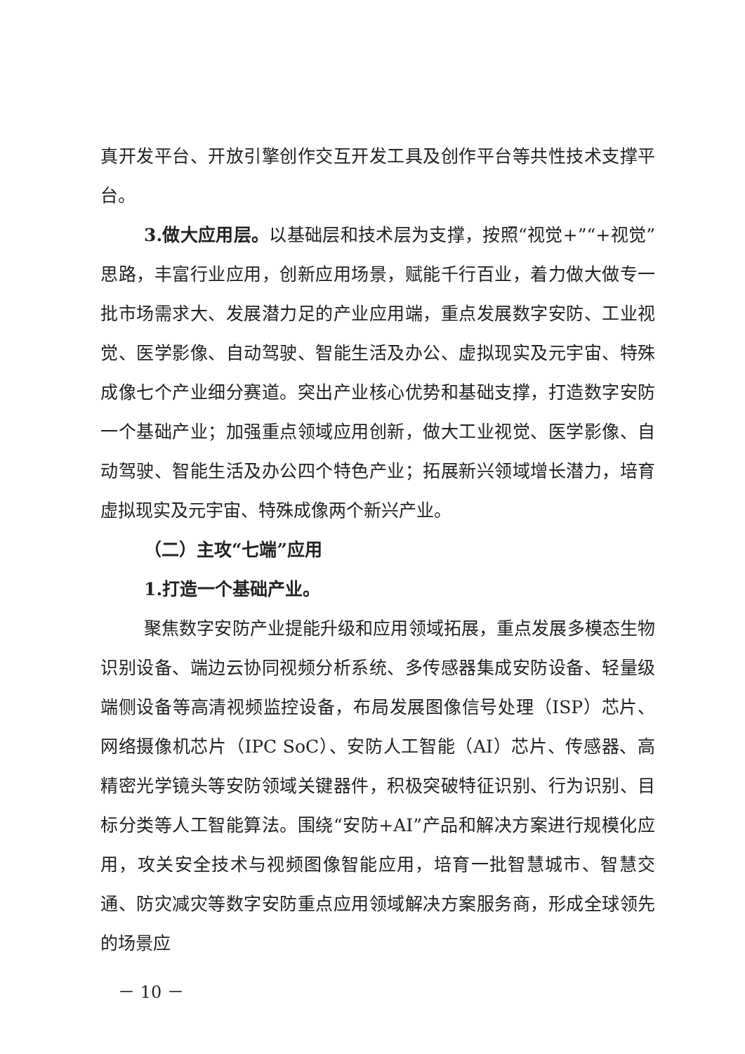真开发平台、开放引擎创作交互开发工具及创作平台等共性技术支撑平台。
3.做大应用层。以基础层和技术层为支撑，按照“视觉+”“+视觉”思路，丰富行业应用，创新应用场景，赋能千行百业，着力做大做专一批市场需求大、发展潜力足的产业应用端，重点发展数字安防、工业视觉、医学影像、自动驾驶、智能生活及办公、虚拟现实及元宇宙、特殊成像七个产业细分赛道。突出产业核心优势和基础支撑，打造数字安防一个基础产业；加强重点领域应用创新，做大工业视觉、医学影像、自动驾驶、智能生活及办公四个特色产业；拓展新兴领域增长潜力，培育虚拟现实及元宇宙、特殊成像两个新兴产业。
（二）主攻“七端”应用
1.打造一个基础产业。
聚焦数字安防产业提能升级和应用领域拓展，重点发展多模态生物识别设备、端边云协同视频分析系统、多传感器集成安防设备、轻量级端侧设备等高清视频监控设备，布局发展图像信号处理（ISP）芯片、网络摄像机芯片（IPC SoC）、安防人工智能（AI）芯片、传感器、高精密光学镜头等安防领域关键器件，积极突破特征识别、行为识别、目标分类等人工智能算法。围绕“安防+AI”产品和解决方案进行规模化应用，攻关安全技术与视频图像智能应用，培育一批智慧城市、智慧交通、防灾减灾等数字安防重点应用领域解决方案服务商，形成全球领先的场景应
－ 10 －